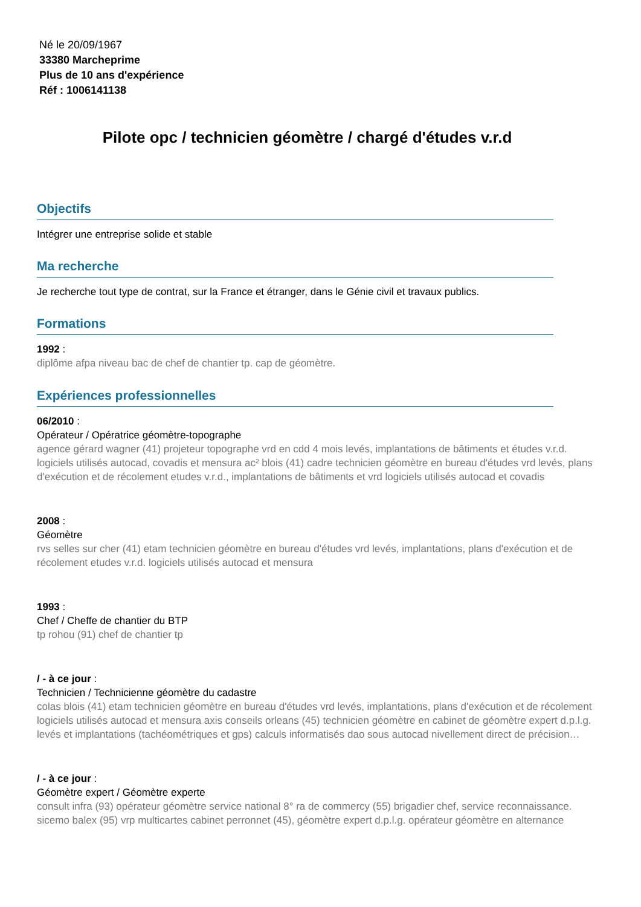Né le 20/09/1967
33380 Marcheprime
Plus de 10 ans d'expérience
Réf : 1006141138
Pilote opc / technicien géomètre / chargé d'études v.r.d
Objectifs
Intégrer une entreprise solide et stable
Ma recherche
Je recherche tout type de contrat, sur la France et étranger, dans le Génie civil et travaux publics.
Formations
1992 :
diplôme afpa niveau bac de chef de chantier tp. cap de géomètre.
Expériences professionnelles
06/2010 :
Opérateur / Opératrice géomètre-topographe
agence gérard wagner (41) projeteur topographe vrd en cdd 4 mois levés, implantations de bâtiments et études v.r.d. logiciels utilisés autocad, covadis et mensura ac² blois (41) cadre technicien géomètre en bureau d'études vrd levés, plans d'exécution et de récolement etudes v.r.d., implantations de bâtiments et vrd logiciels utilisés autocad et covadis
2008 :
Géomètre
rvs selles sur cher (41) etam technicien géomètre en bureau d'études vrd levés, implantations, plans d'exécution et de récolement etudes v.r.d. logiciels utilisés autocad et mensura
1993 :
Chef / Cheffe de chantier du BTP
tp rohou (91) chef de chantier tp
/ - à ce jour :
Technicien / Technicienne géomètre du cadastre
colas blois (41) etam technicien géomètre en bureau d'études vrd levés, implantations, plans d'exécution et de récolement logiciels utilisés autocad et mensura axis conseils orleans (45) technicien géomètre en cabinet de géomètre expert d.p.l.g. levés et implantations (tachéométriques et gps) calculs informatisés dao sous autocad nivellement direct de précision…
/ - à ce jour :
Géomètre expert / Géomètre experte
consult infra (93) opérateur géomètre service national 8° ra de commercy (55) brigadier chef, service reconnaissance. sicemo balex (95) vrp multicartes cabinet perronnet (45), géomètre expert d.p.l.g. opérateur géomètre en alternance